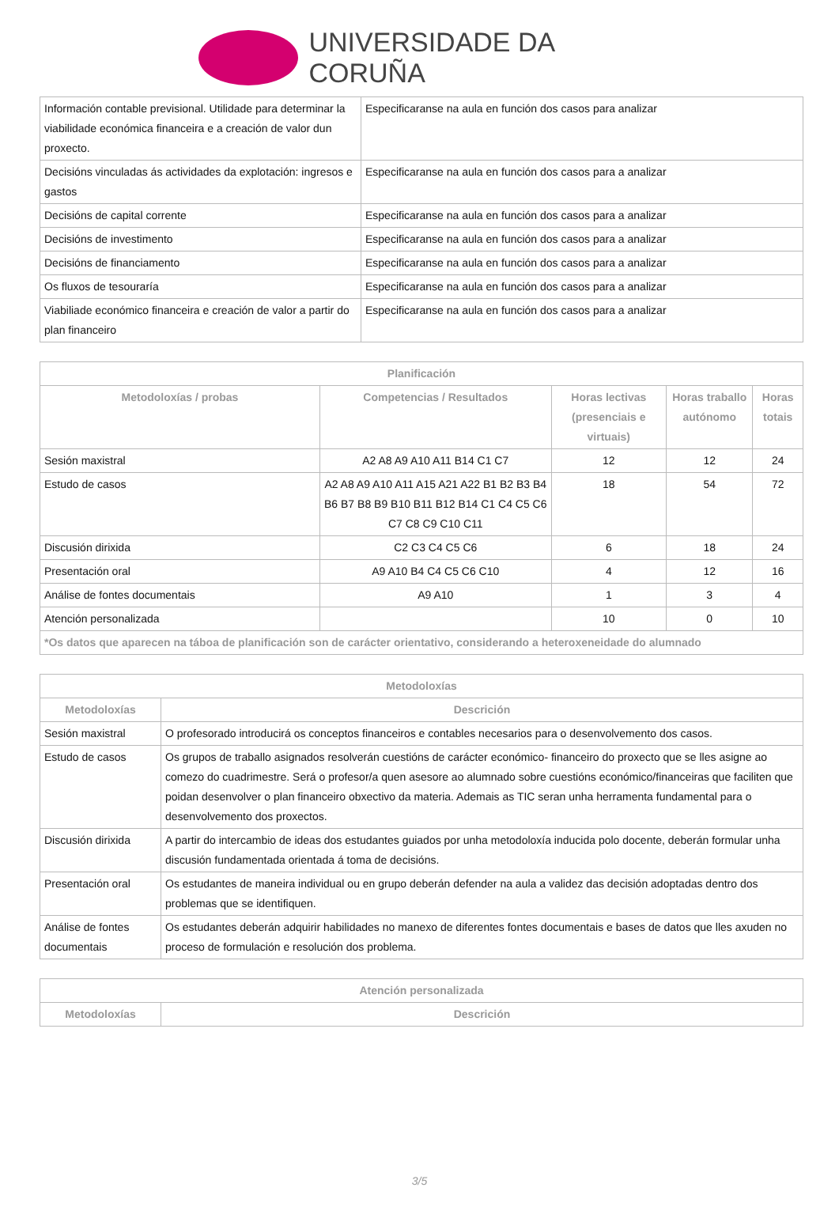UNIVERSIDADE DA CORUÑA
| Información contable previsional. Utilidade para determinar la viabilidade económica financeira e a creación de valor dun proxecto. | Especificaranse na aula en función dos casos para analizar |
| Decisións vinculadas ás actividades da explotación: ingresos e gastos | Especificaranse na aula en función dos casos para a analizar |
| Decisións de capital corrente | Especificaranse na aula en función dos casos para a analizar |
| Decisións de investimento | Especificaranse na aula en función dos casos para a analizar |
| Decisións de financiamento | Especificaranse na aula en función dos casos para a analizar |
| Os fluxos de tesouraría | Especificaranse na aula en función dos casos para a analizar |
| Viabiliade económico financeira e creación de valor a partir do plan financeiro | Especificaranse na aula en función dos casos para a analizar |
| Planificación | | | | |
| --- | --- | --- | --- | --- |
| Metodoloxías / probas | Competencias / Resultados | Horas lectivas (presenciais e virtuais) | Horas traballo autónomo | Horas totais |
| Sesión maxistral | A2 A8 A9 A10 A11 B14 C1 C7 | 12 | 12 | 24 |
| Estudo de casos | A2 A8 A9 A10 A11 A15 A21 A22 B1 B2 B3 B4 B6 B7 B8 B9 B10 B11 B12 B14 C1 C4 C5 C6 C7 C8 C9 C10 C11 | 18 | 54 | 72 |
| Discusión dirixida | C2 C3 C4 C5 C6 | 6 | 18 | 24 |
| Presentación oral | A9 A10 B4 C4 C5 C6 C10 | 4 | 12 | 16 |
| Análise de fontes documentais | A9 A10 | 1 | 3 | 4 |
| Atención personalizada | | 10 | 0 | 10 |
| *Os datos que aparecen na táboa de planificación son de carácter orientativo, considerando a heteroxeneidade do alumnado | | | | |
| Metodoloxías | |
| --- | --- |
| Metodoloxías | Descrición |
| Sesión maxistral | O profesorado introducirá os conceptos financeiros e contables necesarios para o desenvolvemento dos casos. |
| Estudo de casos | Os grupos de traballo asignados resolverán cuestións de carácter económico- financeiro do proxecto que se lles asigne ao comezo do cuadrimestre. Será o profesor/a quen asesore ao alumnado sobre cuestións económico/financeiras que faciliten que poidan desenvolver o plan financeiro obxectivo da materia. Ademais as TIC seran unha herramenta fundamental para o desenvolvemento dos proxectos. |
| Discusión dirixida | A partir do intercambio de ideas dos estudantes guiados por unha metodoloxía inducida polo docente, deberán formular unha discusión fundamentada orientada á toma de decisións. |
| Presentación oral | Os estudantes de maneira individual ou en grupo deberán defender na aula a validez das decisión adoptadas dentro dos problemas que se identifiquen. |
| Análise de fontes documentais | Os estudantes deberán adquirir habilidades no manexo de diferentes fontes documentais e bases de datos que lles axuden no proceso de formulación e resolución dos problema. |
| Atención personalizada | |
| --- | --- |
| Metodoloxías | Descrición |
3/5